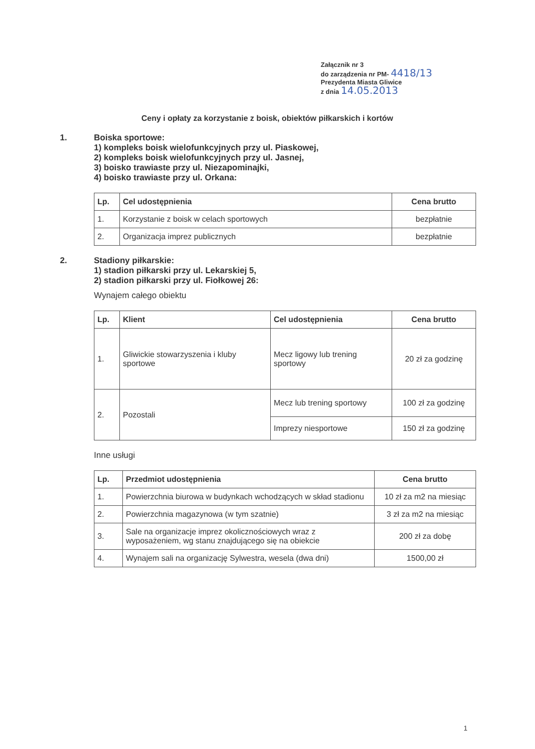Załącznik nr 3
do zarządzenia nr PM- 4418/13
Prezydenta Miasta Gliwice
z dnia 14.05.2013
Ceny i opłaty za korzystanie z boisk, obiektów piłkarskich i kortów
1. Boiska sportowe:
1) kompleks boisk wielofunkcyjnych przy ul. Piaskowej,
2) kompleks boisk wielofunkcyjnych przy ul. Jasnej,
3) boisko trawiaste przy ul. Niezapominajki,
4) boisko trawiaste przy ul. Orkana:
| Lp. | Cel udostępnienia | Cena brutto |
| --- | --- | --- |
| 1. | Korzystanie z boisk w celach sportowych | bezpłatnie |
| 2. | Organizacja imprez publicznych | bezpłatnie |
2. Stadiony piłkarskie:
1) stadion piłkarski przy ul. Lekarskiej 5,
2) stadion piłkarski przy ul. Fiołkowej 26:
Wynajem całego obiektu
| Lp. | Klient | Cel udostępnienia | Cena brutto |
| --- | --- | --- | --- |
| 1. | Gliwickie stowarzyszenia i kluby sportowe | Mecz ligowy lub trening sportowy | 20 zł za godzinę |
| 2. | Pozostali | Mecz lub trening sportowy | 100 zł za godzinę |
| | | Imprezy niesportowe | 150 zł za godzinę |
Inne usługi
| Lp. | Przedmiot udostępnienia | Cena brutto |
| --- | --- | --- |
| 1. | Powierzchnia biurowa w budynkach wchodzących w skład stadionu | 10 zł za m2 na miesiąc |
| 2. | Powierzchnia magazynowa (w tym szatnie) | 3 zł za m2 na miesiąc |
| 3. | Sale na organizacje imprez okolicznościowych wraz z wyposażeniem, wg stanu znajdującego się na obiekcie | 200 zł za dobę |
| 4. | Wynajem sali na organizację Sylwestra, wesela (dwa dni) | 1500,00 zł |
1